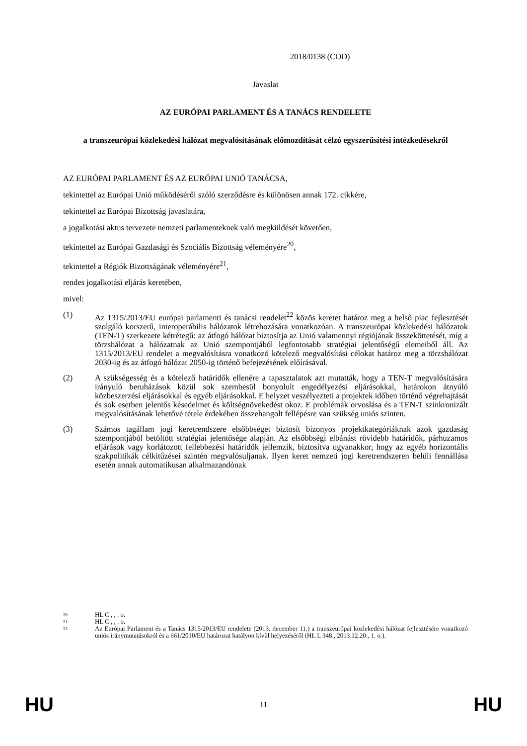2018/0138 (COD)
Javaslat
AZ EURÓPAI PARLAMENT ÉS A TANÁCS RENDELETE
a transzeurópai közlekedési hálózat megvalósításának előmozdítását célzó egyszerűsítési intézkedésekről
AZ EURÓPAI PARLAMENT ÉS AZ EURÓPAI UNIÓ TANÁCSA,
tekintettel az Európai Unió működéséről szóló szerződésre és különösen annak 172. cikkére,
tekintettel az Európai Bizottság javaslatára,
a jogalkotási aktus tervezete nemzeti parlamenteknek való megküldését követően,
tekintettel az Európai Gazdasági és Szociális Bizottság véleményére<sup>20</sup>,
tekintettel a Régiók Bizottságának véleményére<sup>21</sup>,
rendes jogalkotási eljárás keretében,
mivel:
(1) Az 1315/2013/EU európai parlamenti és tanácsi rendelet<sup>22</sup> közös keretet határoz meg a belső piac fejlesztését szolgáló korszerű, interoperábilis hálózatok létrehozására vonatkozóan. A transzeurópai közlekedési hálózatok (TEN-T) szerkezete kétrétegű: az átfogó hálózat biztosítja az Unió valamennyi régiójának összeköttetését, míg a törzshálózat a hálózatnak az Unió szempontjából legfontosabb stratégiai jelentőségű elemeiből áll. Az 1315/2013/EU rendelet a megvalósításra vonatkozó kötelező megvalósítási célokat határoz meg a törzshálózat 2030-ig és az átfogó hálózat 2050-ig történő befejezésének előírásával.
(2) A szükségesség és a kötelező határidők ellenére a tapasztalatok azt mutatták, hogy a TEN-T megvalósítására irányuló beruházások közül sok szembesül bonyolult engedélyezési eljárásokkal, határokon átnyúló közbeszerzési eljárásokkal és egyéb eljárásokkal. E helyzet veszélyezteti a projektek időben történő végrehajtását és sok esetben jelentős késedelmet és költségnövekedést okoz. E problémák orvoslása és a TEN-T szinkronizált megvalósításának lehetővé tétele érdekében összehangolt fellépésre van szükség uniós szinten.
(3) Számos tagállam jogi keretrendszere elsőbbséget biztosít bizonyos projektkategóriáknak azok gazdaság szempontjából betöltött stratégiai jelentősége alapján. Az elsőbbségi elbánást rövidebb határidők, párhuzamos eljárások vagy korlátozott fellebbezési határidők jellemzik, biztosítva ugyanakkor, hogy az egyéb horizontális szakpolitikák célkitűzései szintén megvalósuljanak. Ilyen keret nemzeti jogi keretrendszeren belüli fennállása esetén annak automatikusan alkalmazandónak
20 HL C , , . o.
21 HL C , , . o.
22 Az Európai Parlament és a Tanács 1315/2013/EU rendelete (2013. december 11.) a transzeurópai közlekedési hálózat fejlesztésére vonatkozó uniós iránymutatásokról és a 661/2010/EU határozat hatályon kívül helyezéséről (HL L 348., 2013.12.20., 1. o.).
HU 11 HU